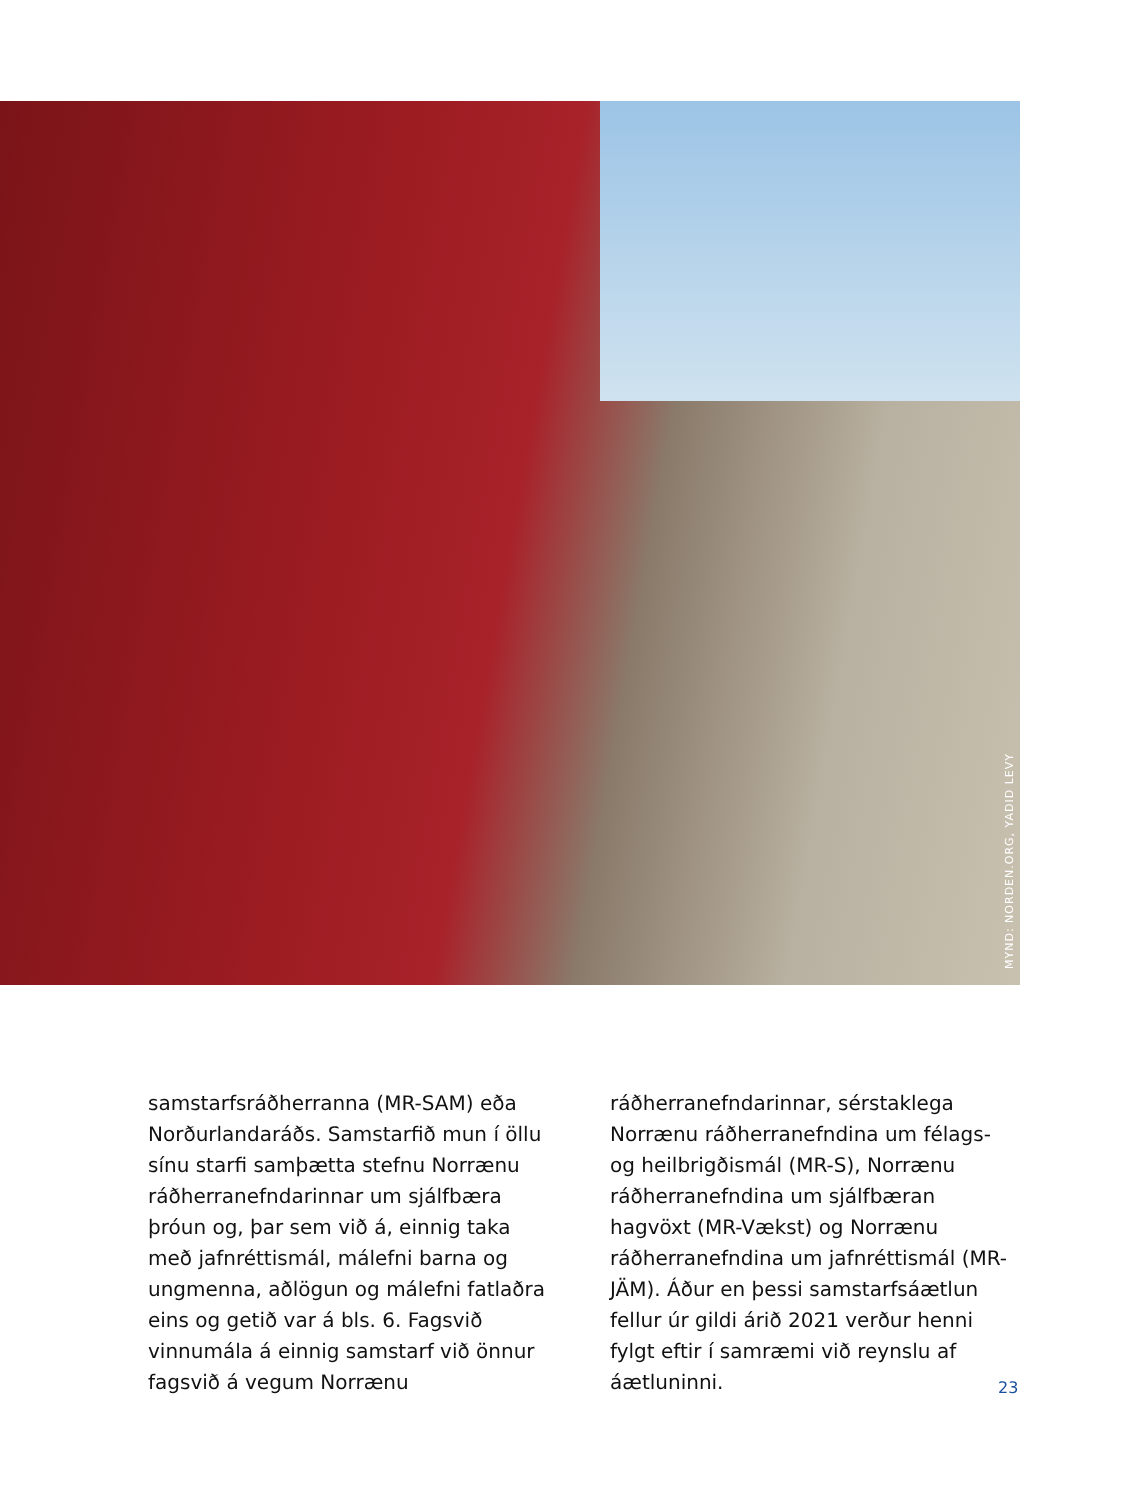MYND: NORDEN.ORG, YADID LEVY
samstarfsráðherranna (MR-SAM) eða Norðurlandaráðs. Samstarfið mun í öllu sínu starfi samþætta stefnu Norrænu ráðherranefndarinnar um sjálfbæra þróun og, þar sem við á, einnig taka með jafnréttismál, málefni barna og ungmenna, aðlögun og málefni fatlaðra eins og getið var á bls. 6. Fagsvið vinnumála á einnig samstarf við önnur fagsvið á vegum Norrænu
ráðherranefndarinnar, sérstaklega Norrænu ráðherranefndina um félags- og heilbrigðismál (MR-S), Norrænu ráðherranefndina um sjálfbæran hagvöxt (MR-Vækst) og Norrænu ráðherranefndina um jafnréttismál (MR-JÄM). Áður en þessi samstarfsáætlun fellur úr gildi árið 2021 verður henni fylgt eftir í samræmi við reynslu af áætluninni.
23